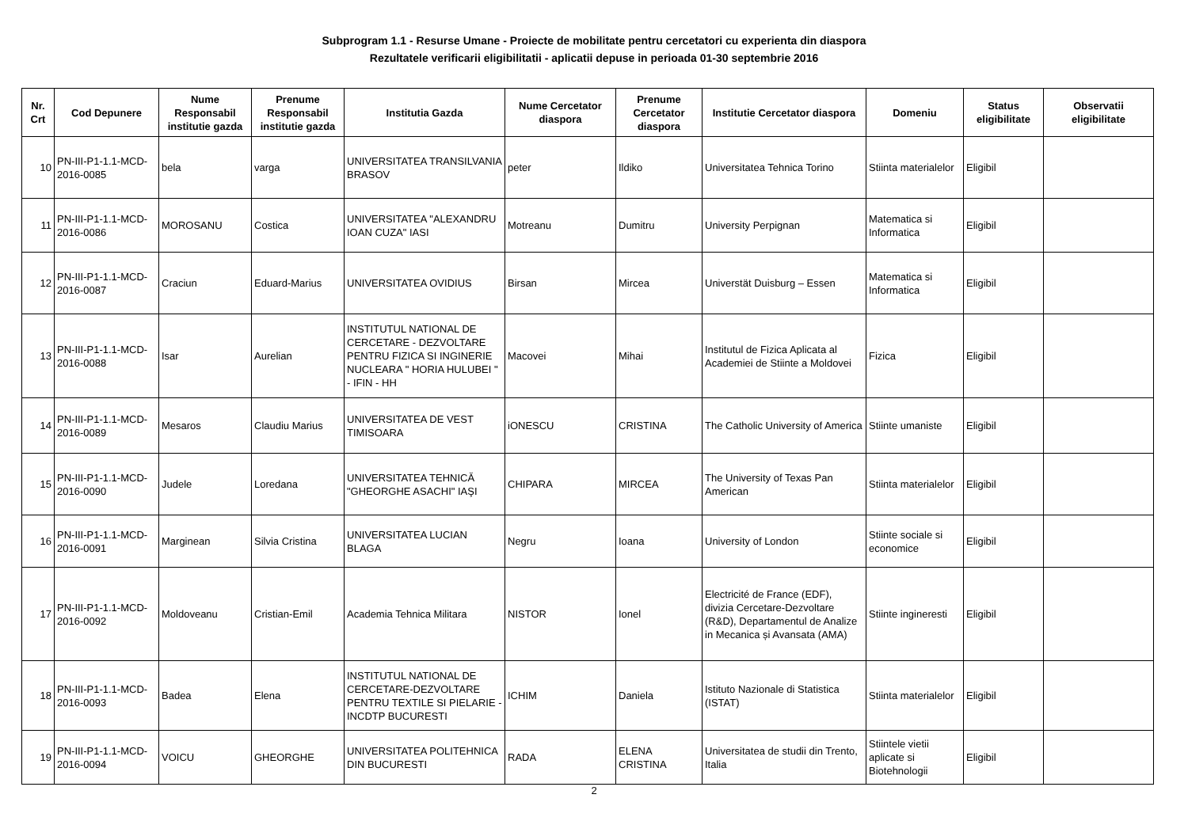Subprogram 1.1 - Resurse Umane - Proiecte de mobilitate pentru cercetatori cu experienta din diaspora
Rezultatele verificarii eligibilitatii - aplicatii depuse in perioada 01-30 septembrie 2016
| Nr. Crt | Cod Depunere | Nume Responsabil institutie gazda | Prenume Responsabil institutie gazda | Institutia Gazda | Nume Cercetator diaspora | Prenume Cercetator diaspora | Institutie Cercetator diaspora | Domeniu | Status eligibilitate | Observatii eligibilitate |
| --- | --- | --- | --- | --- | --- | --- | --- | --- | --- | --- |
| 10 | PN-III-P1-1.1-MCD-2016-0085 | bela | varga | UNIVERSITATEA TRANSILVANIA BRASOV | peter | Ildiko | Universitatea Tehnica Torino | Stiinta materialelor | Eligibil | |
| 11 | PN-III-P1-1.1-MCD-2016-0086 | MOROSANU | Costica | UNIVERSITATEA "ALEXANDRU IOAN CUZA" IASI | Motreanu | Dumitru | University Perpignan | Matematica si Informatica | Eligibil | |
| 12 | PN-III-P1-1.1-MCD-2016-0087 | Craciun | Eduard-Marius | UNIVERSITATEA OVIDIUS | Birsan | Mircea | Universtät Duisburg – Essen | Matematica si Informatica | Eligibil | |
| 13 | PN-III-P1-1.1-MCD-2016-0088 | Isar | Aurelian | INSTITUTUL NATIONAL DE CERCETARE - DEZVOLTARE PENTRU FIZICA SI INGINERIE NUCLEARA " HORIA HULUBEI " - IFIN - HH | Macovei | Mihai | Institutul de Fizica Aplicata al Academiei de Stiinte a Moldovei | Fizica | Eligibil | |
| 14 | PN-III-P1-1.1-MCD-2016-0089 | Mesaros | Claudiu Marius | UNIVERSITATEA DE VEST TIMISOARA | iONESCU | CRISTINA | The Catholic University of America | Stiinte umaniste | Eligibil | |
| 15 | PN-III-P1-1.1-MCD-2016-0090 | Judele | Loredana | UNIVERSITATEA TEHNICĂ "GHEORGHE ASACHI" IAŞI | CHIPARA | MIRCEA | The University of Texas Pan American | Stiinta materialelor | Eligibil | |
| 16 | PN-III-P1-1.1-MCD-2016-0091 | Marginean | Silvia Cristina | UNIVERSITATEA LUCIAN BLAGA | Negru | Ioana | University of London | Stiinte sociale si economice | Eligibil | |
| 17 | PN-III-P1-1.1-MCD-2016-0092 | Moldoveanu | Cristian-Emil | Academia Tehnica Militara | NISTOR | Ionel | Electricité de France (EDF), divizia Cercetare-Dezvoltare (R&D), Departamentul de Analize in Mecanica și Avansata (AMA) | Stiinte ingineresti | Eligibil | |
| 18 | PN-III-P1-1.1-MCD-2016-0093 | Badea | Elena | INSTITUTUL NATIONAL DE CERCETARE-DEZVOLTARE PENTRU TEXTILE SI PIELARIE - INCDTP BUCURESTI | ICHIM | Daniela | Istituto Nazionale di Statistica (ISTAT) | Stiinta materialelor | Eligibil | |
| 19 | PN-III-P1-1.1-MCD-2016-0094 | VOICU | GHEORGHE | UNIVERSITATEA POLITEHNICA DIN BUCURESTI | RADA | ELENA CRISTINA | Universitatea de studii din Trento, Italia | Stiintele vietii aplicate si Biotehnologii | Eligibil | |
2